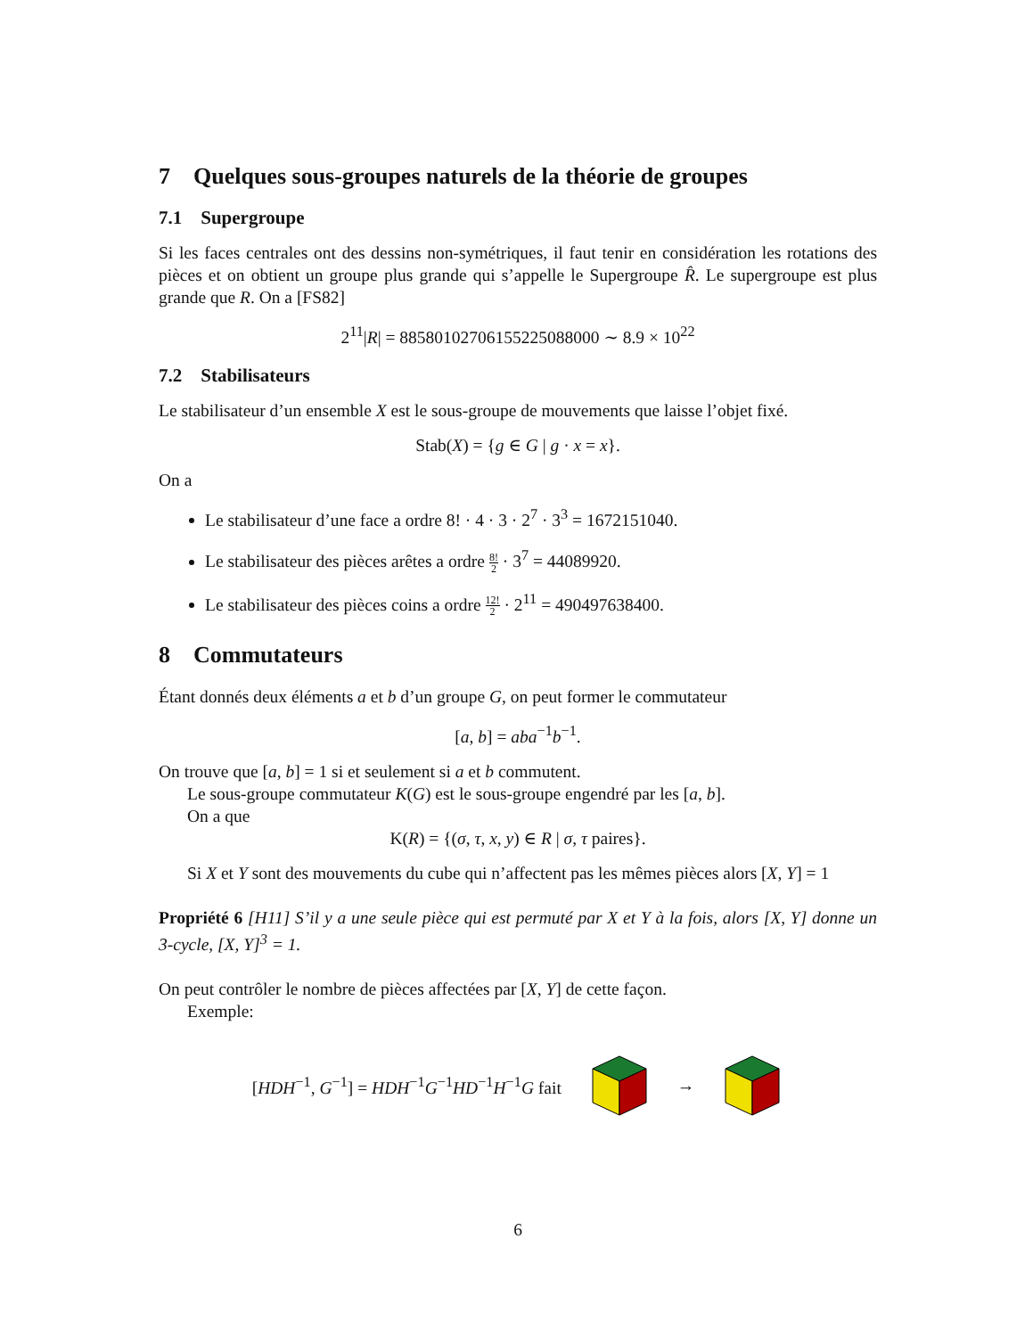7 Quelques sous-groupes naturels de la théorie de groupes
7.1 Supergroupe
Si les faces centrales ont des dessins non-symétriques, il faut tenir en considération les rotations des pièces et on obtient un groupe plus grande qui s’appelle le Supergroupe R̂. Le supergroupe est plus grande que R. On a [FS82]
2<sup>11</sup>|R| = 88580102706155225088000 ∼ 8.9 × 10<sup>22</sup>
7.2 Stabilisateurs
Le stabilisateur d’un ensemble X est le sous-groupe de mouvements que laisse l’objet fixé.
Stab(X) = {g ∈ G | g · x = x}.
On a
Le stabilisateur d’une face a ordre 8! · 4 · 3 · 2<sup>7</sup> · 3<sup>3</sup> = 1672151040.
Le stabilisateur des pièces arêtes a ordre 8! 2 · 3<sup>7</sup> = 44089920.
Le stabilisateur des pièces coins a ordre 12! 2 · 2<sup>11</sup> = 490497638400.
8 Commutateurs
Étant donnés deux éléments a et b d’un groupe G, on peut former le commutateur
[a, b] = aba<sup>−1</sup>b<sup>−1</sup>.
On trouve que [a, b] = 1 si et seulement si a et b commutent.
Le sous-groupe commutateur K(G) est le sous-groupe engendré par les [a, b].
On a que
K(R) = {(σ, τ, x, y) ∈ R | σ, τ paires}.
Si X et Y sont des mouvements du cube qui n’affectent pas les mêmes pièces alors [X, Y] = 1
Propriété 6 [H11] S’il y a une seule pièce qui est permuté par X et Y à la fois, alors [X, Y] donne un 3-cycle, [X, Y]<sup>3</sup> = 1.
On peut contrôler le nombre de pièces affectées par [X, Y] de cette façon.
Exemple:
[HDH<sup>−1</sup>, G<sup>−1</sup>] = HDH<sup>−1</sup>G<sup>−1</sup>HD<sup>−1</sup>H<sup>−1</sup>G fait →
6